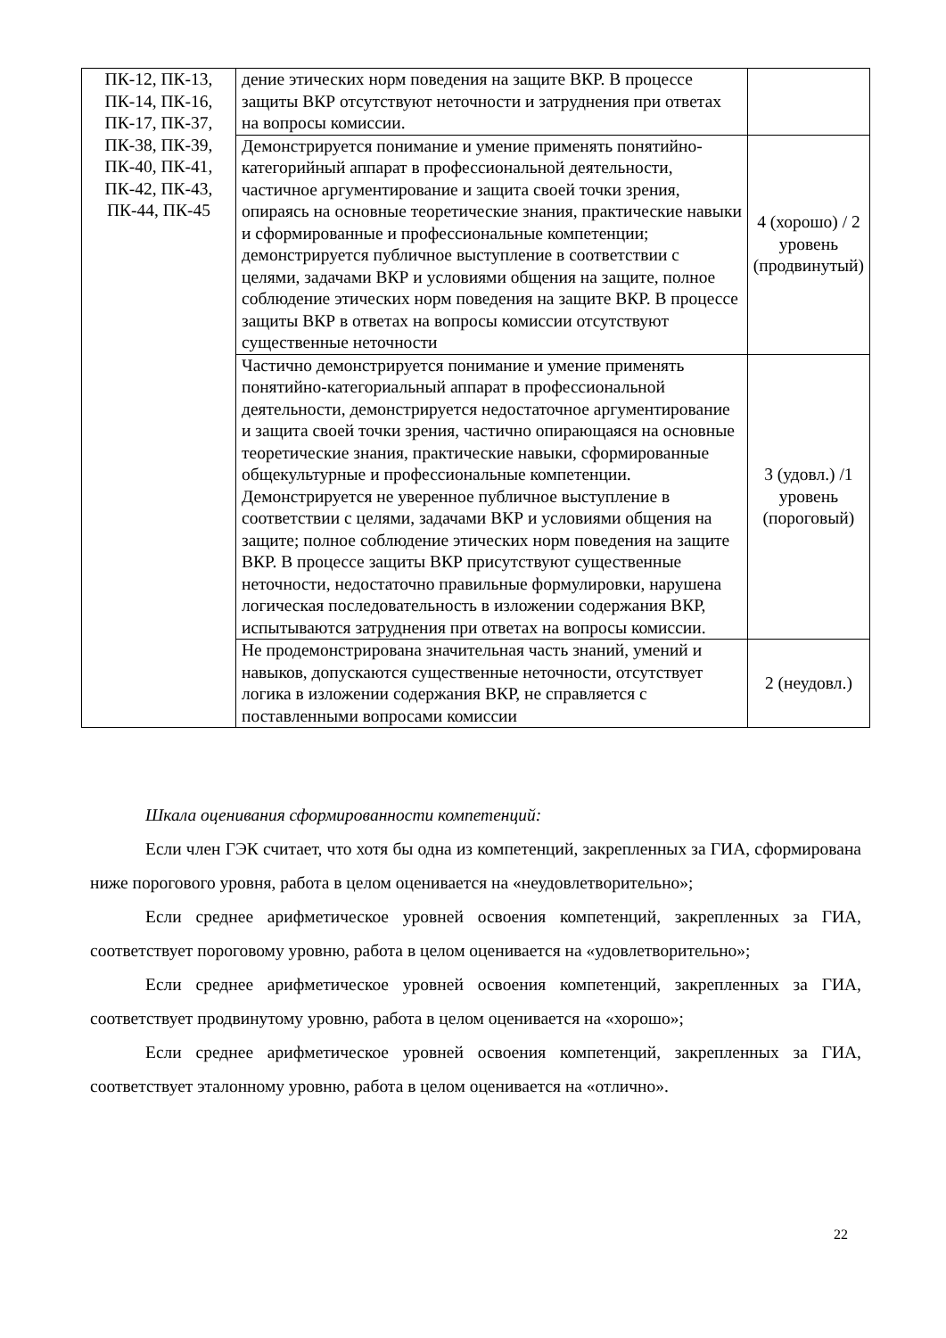| ПК-12, ПК-13, ПК-14, ПК-16, ПК-17, ПК-37, ПК-38, ПК-39, ПК-40, ПК-41, ПК-42, ПК-43, ПК-44, ПК-45 | дение этических норм поведения на защите ВКР. В процессе защиты ВКР отсутствуют неточности и затруднения при ответах на вопросы комиссии. | |
| | Демонстрируется понимание и умение применять понятийно-категорийный аппарат в профессиональной деятельности, частичное аргументирование и защита своей точки зрения, опираясь на основные теоретические знания, практические навыки и сформированные и профессиональные компетенции; демонстрируется публичное выступление в соответствии с целями, задачами ВКР и условиями общения на защите, полное соблюдение этических норм поведения на защите ВКР. В процессе защиты ВКР в ответах на вопросы комиссии отсутствуют существенные неточности | 4 (хорошо) / 2 уровень (продвинутый) |
| | Частично демонстрируется понимание и умение применять понятийно-категориальный аппарат в профессиональной деятельности, демонстрируется недостаточное аргументирование и защита своей точки зрения, частично опирающаяся на основные теоретические знания, практические навыки, сформированные общекультурные и профессиональные компетенции. Демонстрируется не уверенное публичное выступление в соответствии с целями, задачами ВКР и условиями общения на защите; полное соблюдение этических норм поведения на защите ВКР. В процессе защиты ВКР присутствуют существенные неточности, недостаточно правильные формулировки, нарушена логическая последовательность в изложении содержания ВКР, испытываются затруднения при ответах на вопросы комиссии. | 3 (удовл.) /1 уровень (пороговый) |
| | Не продемонстрирована значительная часть знаний, умений и навыков, допускаются существенные неточности, отсутствует логика в изложении содержания ВКР, не справляется с поставленными вопросами комиссии | 2 (неудовл.) |
Шкала оценивания сформированности компетенций:
Если член ГЭК считает, что хотя бы одна из компетенций, закрепленных за ГИА, сформирована ниже порогового уровня, работа в целом оценивается на «неудовлетворительно»;
Если среднее арифметическое уровней освоения компетенций, закрепленных за ГИА, соответствует пороговому уровню, работа в целом оценивается на «удовлетворительно»;
Если среднее арифметическое уровней освоения компетенций, закрепленных за ГИА, соответствует продвинутому уровню, работа в целом оценивается на «хорошо»;
Если среднее арифметическое уровней освоения компетенций, закрепленных за ГИА, соответствует эталонному уровню, работа в целом оценивается на «отлично».
22